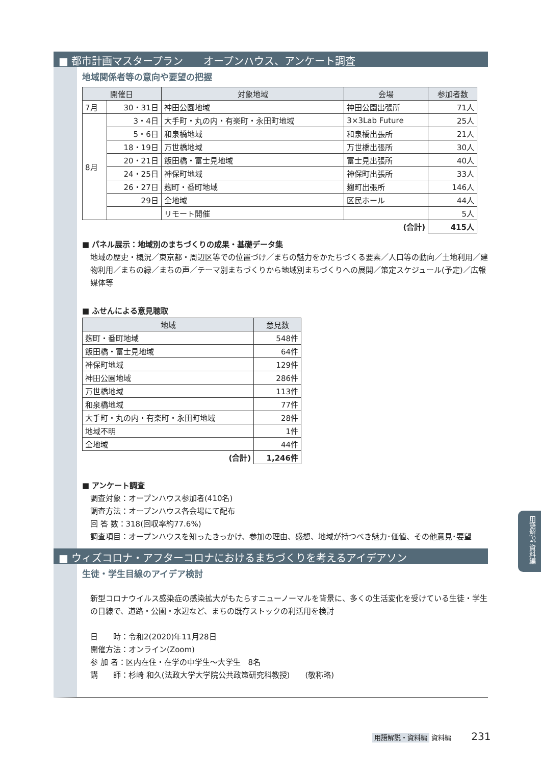■ 都市計画マスタープラン　　オープンハウス、アンケート調査
地域関係者等の意向や要望の把握
| 開催日 | | 対象地域 | 会場 | 参加者数 |
| --- | --- | --- | --- | --- |
| 7月 | 30・31日 | 神田公園地域 | 神田公園出張所 | 71人 |
| 8月 | 3・4日 | 大手町・丸の内・有楽町・永田町地域 | 3×3Lab Future | 25人 |
| | 5・6日 | 和泉橋地域 | 和泉橋出張所 | 21人 |
| | 18・19日 | 万世橋地域 | 万世橋出張所 | 30人 |
| | 20・21日 | 飯田橋・富士見地域 | 富士見出張所 | 40人 |
| | 24・25日 | 神保町地域 | 神保町出張所 | 33人 |
| | 26・27日 | 麹町・番町地域 | 麹町出張所 | 146人 |
| | 29日 | 全地域 | 区民ホール | 44人 |
| | | リモート開催 | | 5人 |
| (合計) | | | | 415人 |
■ パネル展示：地域別のまちづくりの成果・基礎データ集
地域の歴史・概況／東京都・周辺区等での位置づけ／まちの魅力をかたちづくる要素／人口等の動向／土地利用／建物利用／まちの緑／まちの声／テーマ別まちづくりから地域別まちづくりへの展開／策定スケジュール(予定)／広報媒体等
■ ふせんによる意見聴取
| 地域 | 意見数 |
| --- | --- |
| 麹町・番町地域 | 548件 |
| 飯田橋・富士見地域 | 64件 |
| 神保町地域 | 129件 |
| 神田公園地域 | 286件 |
| 万世橋地域 | 113件 |
| 和泉橋地域 | 77件 |
| 大手町・丸の内・有楽町・永田町地域 | 28件 |
| 地域不明 | 1件 |
| 全地域 | 44件 |
| (合計) | 1,246件 |
■ アンケート調査
調査対象：オープンハウス参加者(410名)
調査方法：オープンハウス各会場にて配布
回 答 数：318(回収率約77.6%)
調査項目：オープンハウスを知ったきっかけ、参加の理由、感想、地域が持つべき魅力･価値、その他意見･要望
■ ウィズコロナ・アフターコロナにおけるまちづくりを考えるアイデアソン
生徒・学生目線のアイデア検討
新型コロナウイルス感染症の感染拡大がもたらすニューノーマルを背景に、多くの生活変化を受けている生徒・学生の目線で、道路・公園・水辺など、まちの既存ストックの利活用を検討
日　　時：令和2(2020)年11月28日
開催方法：オンライン(Zoom)
参 加 者：区内在住・在学の中学生～大学生　8名
講　　師：杉崎 和久(法政大学大学院公共政策研究科教授)　　(敬称略)
用語解説 資料編
用語解説・資料編 資料編 231